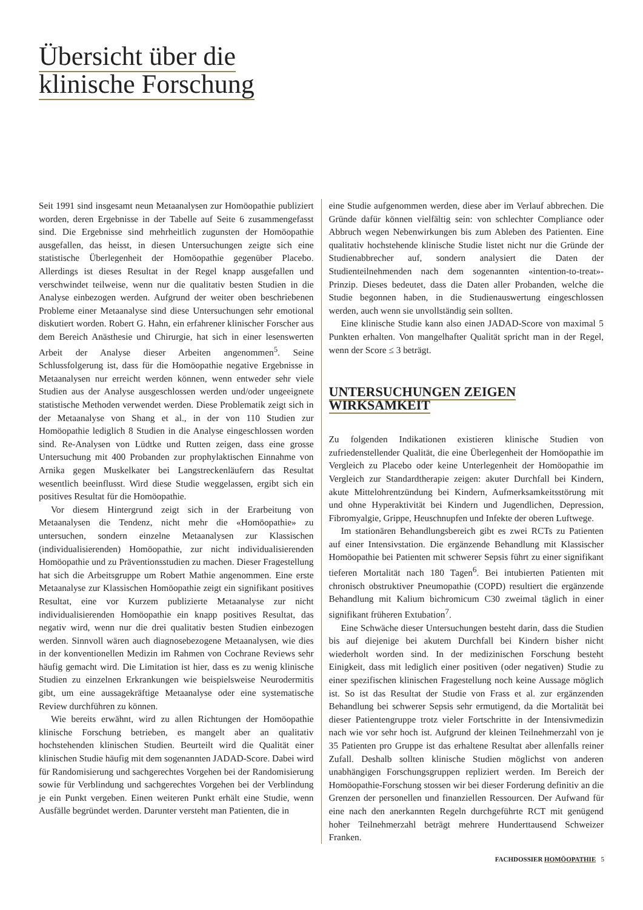Übersicht über die
klinische Forschung
Seit 1991 sind insgesamt neun Metaanalysen zur Homöopathie publiziert worden, deren Ergebnisse in der Tabelle auf Seite 6 zusammengefasst sind. Die Ergebnisse sind mehrheitlich zugunsten der Homöopathie ausgefallen, das heisst, in diesen Untersuchungen zeigte sich eine statistische Überlegenheit der Homöopathie gegenüber Placebo. Allerdings ist dieses Resultat in der Regel knapp ausgefallen und verschwindet teilweise, wenn nur die qualitativ besten Studien in die Analyse einbezogen werden. Aufgrund der weiter oben beschriebenen Probleme einer Metaanalyse sind diese Untersuchungen sehr emotional diskutiert worden. Robert G. Hahn, ein erfahrener klinischer Forscher aus dem Bereich Anästhesie und Chirurgie, hat sich in einer lesenswerten Arbeit der Analyse dieser Arbeiten angenommen<sup>5</sup>. Seine Schlussfolgerung ist, dass für die Homöopathie negative Ergebnisse in Metaanalysen nur erreicht werden können, wenn entweder sehr viele Studien aus der Analyse ausgeschlossen werden und/oder ungeeignete statistische Methoden verwendet werden. Diese Problematik zeigt sich in der Metaanalyse von Shang et al., in der von 110 Studien zur Homöopathie lediglich 8 Studien in die Analyse eingeschlossen worden sind. Re-Analysen von Lüdtke und Rutten zeigen, dass eine grosse Untersuchung mit 400 Probanden zur prophylaktischen Einnahme von Arnika gegen Muskelkater bei Langstreckenläufern das Resultat wesentlich beeinflusst. Wird diese Studie weggelassen, ergibt sich ein positives Resultat für die Homöopathie.
Vor diesem Hintergrund zeigt sich in der Erarbeitung von Metaanalysen die Tendenz, nicht mehr die «Homöopathie» zu untersuchen, sondern einzelne Metaanalysen zur Klassischen (individualisierenden) Homöopathie, zur nicht individualisierenden Homöopathie und zu Präventionsstudien zu machen. Dieser Fragestellung hat sich die Arbeitsgruppe um Robert Mathie angenommen. Eine erste Metaanalyse zur Klassischen Homöopathie zeigt ein signifikant positives Resultat, eine vor Kurzem publizierte Metaanalyse zur nicht individualisierenden Homöopathie ein knapp positives Resultat, das negativ wird, wenn nur die drei qualitativ besten Studien einbezogen werden. Sinnvoll wären auch diagnosebezogene Metaanalysen, wie dies in der konventionellen Medizin im Rahmen von Cochrane Reviews sehr häufig gemacht wird. Die Limitation ist hier, dass es zu wenig klinische Studien zu einzelnen Erkrankungen wie beispielsweise Neurodermitis gibt, um eine aussagekräftige Metaanalyse oder eine systematische Review durchführen zu können.
Wie bereits erwähnt, wird zu allen Richtungen der Homöopathie klinische Forschung betrieben, es mangelt aber an qualitativ hochstehenden klinischen Studien. Beurteilt wird die Qualität einer klinischen Studie häufig mit dem sogenannten JADAD-Score. Dabei wird für Randomisierung und sachgerechtes Vorgehen bei der Randomisierung sowie für Verblindung und sachgerechtes Vorgehen bei der Verblindung je ein Punkt vergeben. Einen weiteren Punkt erhält eine Studie, wenn Ausfälle begründet werden. Darunter versteht man Patienten, die in
eine Studie aufgenommen werden, diese aber im Verlauf abbrechen. Die Gründe dafür können vielfältig sein: von schlechter Compliance oder Abbruch wegen Nebenwirkungen bis zum Ableben des Patienten. Eine qualitativ hochstehende klinische Studie listet nicht nur die Gründe der Studienabbrecher auf, sondern analysiert die Daten der Studienteilnehmenden nach dem sogenannten «intention-to-treat»-Prinzip. Dieses bedeutet, dass die Daten aller Probanden, welche die Studie begonnen haben, in die Studienauswertung eingeschlossen werden, auch wenn sie unvollständig sein sollten.
Eine klinische Studie kann also einen JADAD-Score von maximal 5 Punkten erhalten. Von mangelhafter Qualität spricht man in der Regel, wenn der Score ≤ 3 beträgt.
UNTERSUCHUNGEN ZEIGEN
WIRKSAMKEIT
Zu folgenden Indikationen existieren klinische Studien von zufriedenstellender Qualität, die eine Überlegenheit der Homöopathie im Vergleich zu Placebo oder keine Unterlegenheit der Homöopathie im Vergleich zur Standardtherapie zeigen: akuter Durchfall bei Kindern, akute Mittelohrentzündung bei Kindern, Aufmerksamkeitsstörung mit und ohne Hyperaktivität bei Kindern und Jugendlichen, Depression, Fibromyalgie, Grippe, Heuschnupfen und Infekte der oberen Luftwege.
Im stationären Behandlungsbereich gibt es zwei RCTs zu Patienten auf einer Intensivstation. Die ergänzende Behandlung mit Klassischer Homöopathie bei Patienten mit schwerer Sepsis führt zu einer signifikant tieferen Mortalität nach 180 Tagen<sup>6</sup>. Bei intubierten Patienten mit chronisch obstruktiver Pneumopathie (COPD) resultiert die ergänzende Behandlung mit Kalium bichromicum C30 zweimal täglich in einer signifikant früheren Extubation<sup>7</sup>.
Eine Schwäche dieser Untersuchungen besteht darin, dass die Studien bis auf diejenige bei akutem Durchfall bei Kindern bisher nicht wiederholt worden sind. In der medizinischen Forschung besteht Einigkeit, dass mit lediglich einer positiven (oder negativen) Studie zu einer spezifischen klinischen Fragestellung noch keine Aussage möglich ist. So ist das Resultat der Studie von Frass et al. zur ergänzenden Behandlung bei schwerer Sepsis sehr ermutigend, da die Mortalität bei dieser Patientengruppe trotz vieler Fortschritte in der Intensivmedizin nach wie vor sehr hoch ist. Aufgrund der kleinen Teilnehmerzahl von je 35 Patienten pro Gruppe ist das erhaltene Resultat aber allenfalls reiner Zufall. Deshalb sollten klinische Studien möglichst von anderen unabhängigen Forschungsgruppen repliziert werden. Im Bereich der Homöopathie-Forschung stossen wir bei dieser Forderung definitiv an die Grenzen der personellen und finanziellen Ressourcen. Der Aufwand für eine nach den anerkannten Regeln durchgeführte RCT mit genügend hoher Teilnehmerzahl beträgt mehrere Hunderttausend Schweizer Franken.
FACHDOSSIER HOMÖOPATHIE 5